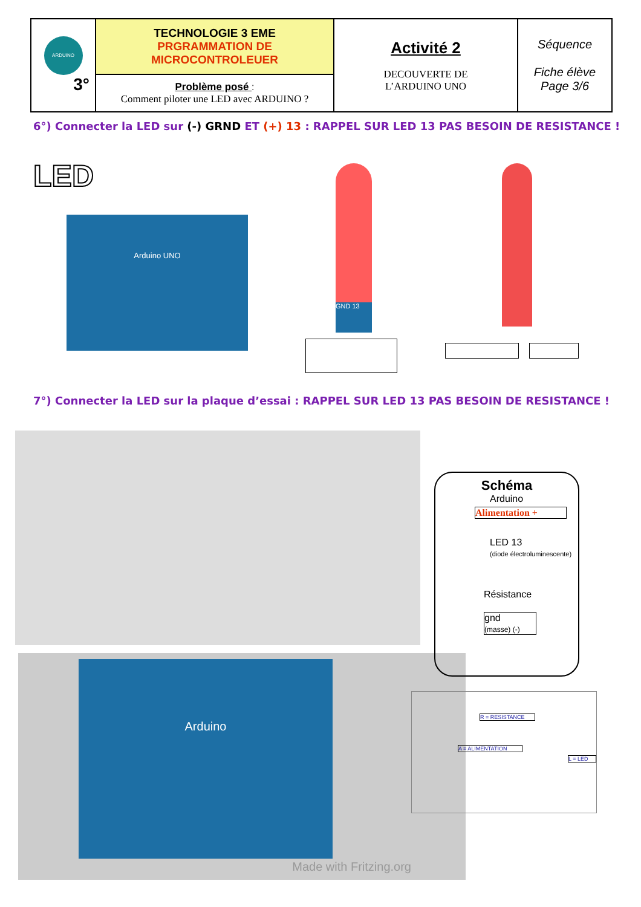| ARDUINO 3° | TECHNOLOGIE 3 EME PRGRAMMATION DE MICROCONTROLEUER | Activité 2 DECOUVERTE DE L’ARDUINO UNO | Séquence Fiche élève Page 3/6 |
| | Problème posé : Comment piloter une LED avec ARDUINO ? | | |
6°) Connecter la LED sur (-) GRND ET (+) 13 : RAPPEL SUR LED 13 PAS BESOIN DE RESISTANCE !
LED
Arduino UNO
GND 13
7°) Connecter la LED sur la plaque d’essai : RAPPEL SUR LED 13 PAS BESOIN DE RESISTANCE !
Arduino
Made with Fritzing.org
Schéma
Arduino
Alimentation +
LED 13
(diode électroluminescente)
Résistance
gnd
(masse) (-)
R = RESISTANCE
A = ALIMENTATION
L = LED